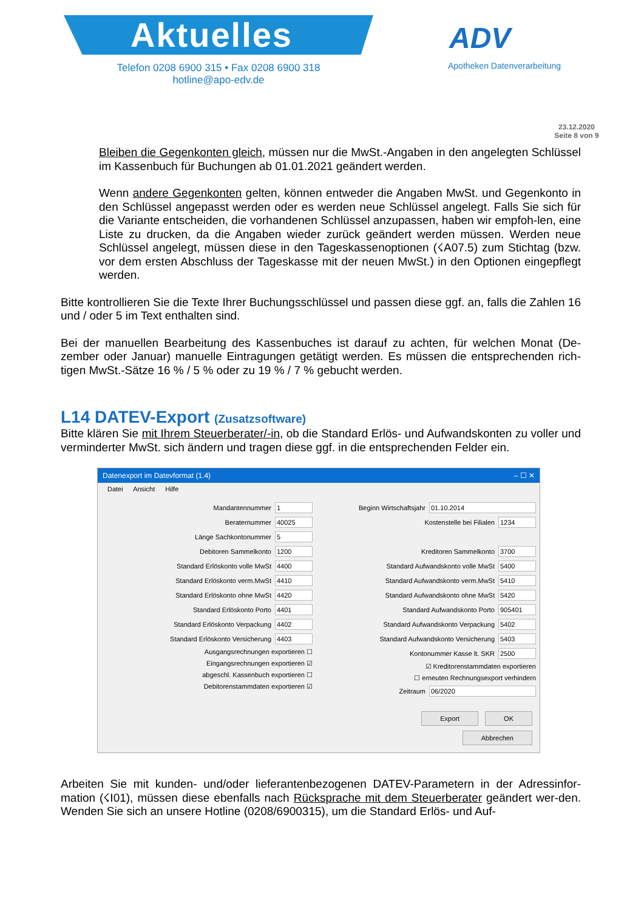Aktuelles
Telefon 0208 6900 315 • Fax 0208 6900 318
hotline@apo-edv.de
ADV
Apotheken Datenverarbeitung
23.12.2020
Seite 8 von 9
Bleiben die Gegenkonten gleich, müssen nur die MwSt.-Angaben in den angelegten Schlüssel im Kassenbuch für Buchungen ab 01.01.2021 geändert werden.
Wenn andere Gegenkonten gelten, können entweder die Angaben MwSt. und Gegenkonto in den Schlüssel angepasst werden oder es werden neue Schlüssel angelegt. Falls Sie sich für die Variante entscheiden, die vorhandenen Schlüssel anzupassen, haben wir empfoh-len, eine Liste zu drucken, da die Angaben wieder zurück geändert werden müssen. Werden neue Schlüssel angelegt, müssen diese in den Tageskassenoptionen (☇A07.5) zum Stichtag (bzw. vor dem ersten Abschluss der Tageskasse mit der neuen MwSt.) in den Optionen eingepflegt werden.
Bitte kontrollieren Sie die Texte Ihrer Buchungsschlüssel und passen diese ggf. an, falls die Zahlen 16 und / oder 5 im Text enthalten sind.
Bei der manuellen Bearbeitung des Kassenbuches ist darauf zu achten, für welchen Monat (De-zember oder Januar) manuelle Eintragungen getätigt werden. Es müssen die entsprechenden rich-tigen MwSt.-Sätze 16 % / 5 % oder zu 19 % / 7 % gebucht werden.
L14 DATEV-Export (Zusatzsoftware)
Bitte klären Sie mit Ihrem Steuerberater/-in, ob die Standard Erlös- und Aufwandskonten zu voller und verminderter MwSt. sich ändern und tragen diese ggf. in die entsprechenden Felder ein.
Datenexport im Datevformat (1.4) – ☐ ✕
Datei Ansicht Hilfe
Mandantennummer 1
Beraternummer 40025
Länge Sachkontonummer 5
Debitoren Sammelkonto 1200
Standard Erlöskonto volle MwSt 4400
Standard Erlöskonto verm.MwSt 4410
Standard Erlöskonto ohne MwSt 4420
Standard Erlöskonto Porto 4401
Standard Erlöskonto Verpackung 4402
Standard Erlöskonto Versicherung 4403
Ausgangsrechnungen exportieren ☐
Eingangsrechnungen exportieren ☑
abgeschl. Kassenbuch exportieren ☐
Debitorenstammdaten exportieren ☑
Beginn Wirtschaftsjahr 01.10.2014
Kostenstelle bei Filialen 1234
Kreditoren Sammelkonto 3700
Standard Aufwandskonto volle MwSt 5400
Standard Aufwandskonto verm.MwSt 5410
Standard Aufwandskonto ohne MwSt 5420
Standard Aufwandskonto Porto 905401
Standard Aufwandskonto Verpackung 5402
Standard Aufwandskonto Versicherung 5403
Kontonummer Kasse lt. SKR 2500
☑ Kreditorenstammdaten exportieren
☐ erneuten Rechnungsexport verhindern
Zeitraum 06/2020
Export OK
Abbrechen
Arbeiten Sie mit kunden- und/oder lieferantenbezogenen DATEV-Parametern in der Adressinfor-mation (☇I01), müssen diese ebenfalls nach Rücksprache mit dem Steuerberater geändert wer-den. Wenden Sie sich an unsere Hotline (0208/6900315), um die Standard Erlös- und Auf-